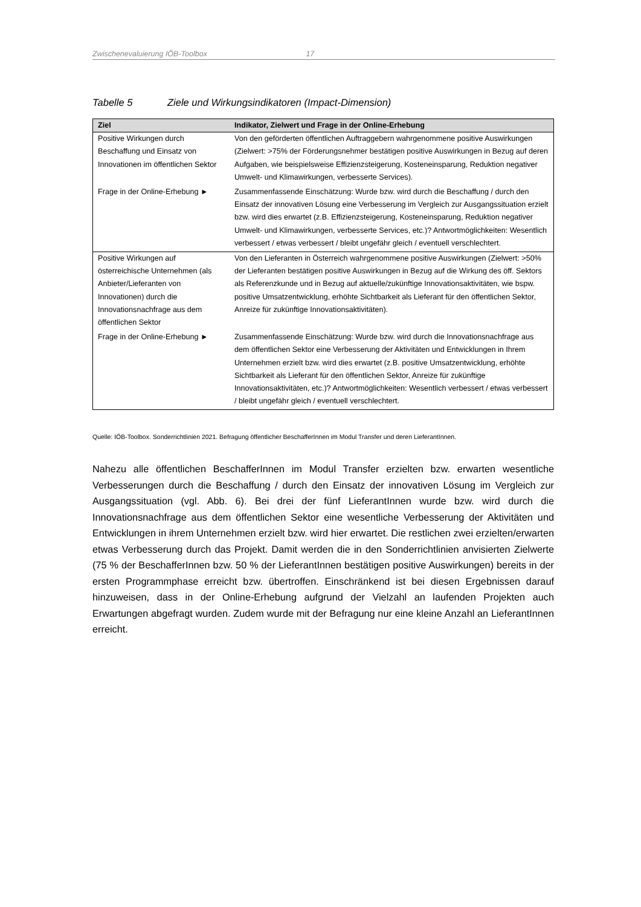Zwischenevaluierung IÖB-Toolbox 17
Tabelle 5 Ziele und Wirkungsindikatoren (Impact-Dimension)
| Ziel | Indikator, Zielwert und Frage in der Online-Erhebung |
| --- | --- |
| Positive Wirkungen durch Beschaffung und Einsatz von Innovationen im öffentlichen Sektor | Von den geförderten öffentlichen Auftraggebern wahrgenommene positive Auswirkungen (Zielwert: >75% der Förderungsnehmer bestätigen positive Auswirkungen in Bezug auf deren Aufgaben, wie beispielsweise Effizienzsteigerung, Kosteneinsparung, Reduktion negativer Umwelt- und Klimawirkungen, verbesserte Services). |
| Frage in der Online-Erhebung ► | Zusammenfassende Einschätzung: Wurde bzw. wird durch die Beschaffung / durch den Einsatz der innovativen Lösung eine Verbesserung im Vergleich zur Ausgangssituation erzielt bzw. wird dies erwartet (z.B. Effizienzsteigerung, Kosteneinsparung, Reduktion negativer Umwelt- und Klimawirkungen, verbesserte Services, etc.)? Antwortmöglichkeiten: Wesentlich verbessert / etwas verbessert / bleibt ungefähr gleich / eventuell verschlechtert. |
| Positive Wirkungen auf österreichische Unternehmen (als Anbieter/Lieferanten von Innovationen) durch die Innovationsnachfrage aus dem öffentlichen Sektor | Von den Lieferanten in Österreich wahrgenommene positive Auswirkungen (Zielwert: >50% der Lieferanten bestätigen positive Auswirkungen in Bezug auf die Wirkung des öff. Sektors als Referenzkunde und in Bezug auf aktuelle/zukünftige Innovationsaktivitäten, wie bspw. positive Umsatzentwicklung, erhöhte Sichtbarkeit als Lieferant für den öffentlichen Sektor, Anreize für zukünftige Innovationsaktivitäten). |
| Frage in der Online-Erhebung ► | Zusammenfassende Einschätzung: Wurde bzw. wird durch die Innovationsnachfrage aus dem öffentlichen Sektor eine Verbesserung der Aktivitäten und Entwicklungen in Ihrem Unternehmen erzielt bzw. wird dies erwartet (z.B. positive Umsatzentwicklung, erhöhte Sichtbarkeit als Lieferant für den öffentlichen Sektor, Anreize für zukünftige Innovationsaktivitäten, etc.)? Antwortmöglichkeiten: Wesentlich verbessert / etwas verbessert / bleibt ungefähr gleich / eventuell verschlechtert. |
Quelle: IÖB-Toolbox. Sonderrichtlinien 2021. Befragung öffentlicher BeschafferInnen im Modul Transfer und deren LieferantInnen.
Nahezu alle öffentlichen BeschafferInnen im Modul Transfer erzielten bzw. erwarten wesentliche Verbesserungen durch die Beschaffung / durch den Einsatz der innovativen Lösung im Vergleich zur Ausgangssituation (vgl. Abb. 6). Bei drei der fünf LieferantInnen wurde bzw. wird durch die Innovationsnachfrage aus dem öffentlichen Sektor eine wesentliche Verbesserung der Aktivitäten und Entwicklungen in ihrem Unternehmen erzielt bzw. wird hier erwartet. Die restlichen zwei erzielten/erwarten etwas Verbesserung durch das Projekt. Damit werden die in den Sonderrichtlinien anvisierten Zielwerte (75 % der BeschafferInnen bzw. 50 % der LieferantInnen bestätigen positive Auswirkungen) bereits in der ersten Programmphase erreicht bzw. übertroffen. Einschränkend ist bei diesen Ergebnissen darauf hinzuweisen, dass in der Online-Erhebung aufgrund der Vielzahl an laufenden Projekten auch Erwartungen abgefragt wurden. Zudem wurde mit der Befragung nur eine kleine Anzahl an LieferantInnen erreicht.